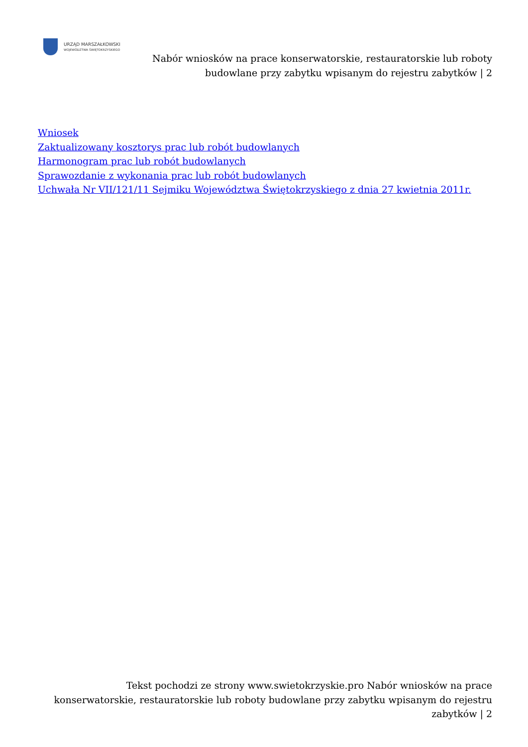URZĄD MARSZAŁKOWSKI
WOJEWÓDZTWA ŚWIĘTOKRZYSKIEGO
Nabór wniosków na prace konserwatorskie, restauratorskie lub roboty budowlane przy zabytku wpisanym do rejestru zabytków | 2
Wniosek
Zaktualizowany kosztorys prac lub robót budowlanych
Harmonogram prac lub robót budowlanych
Sprawozdanie z wykonania prac lub robót budowlanych
Uchwała Nr VII/121/11 Sejmiku Województwa Świętokrzyskiego z dnia 27 kwietnia 2011r.
Tekst pochodzi ze strony www.swietokrzyskie.pro Nabór wniosków na prace konserwatorskie, restauratorskie lub roboty budowlane przy zabytku wpisanym do rejestru zabytków | 2